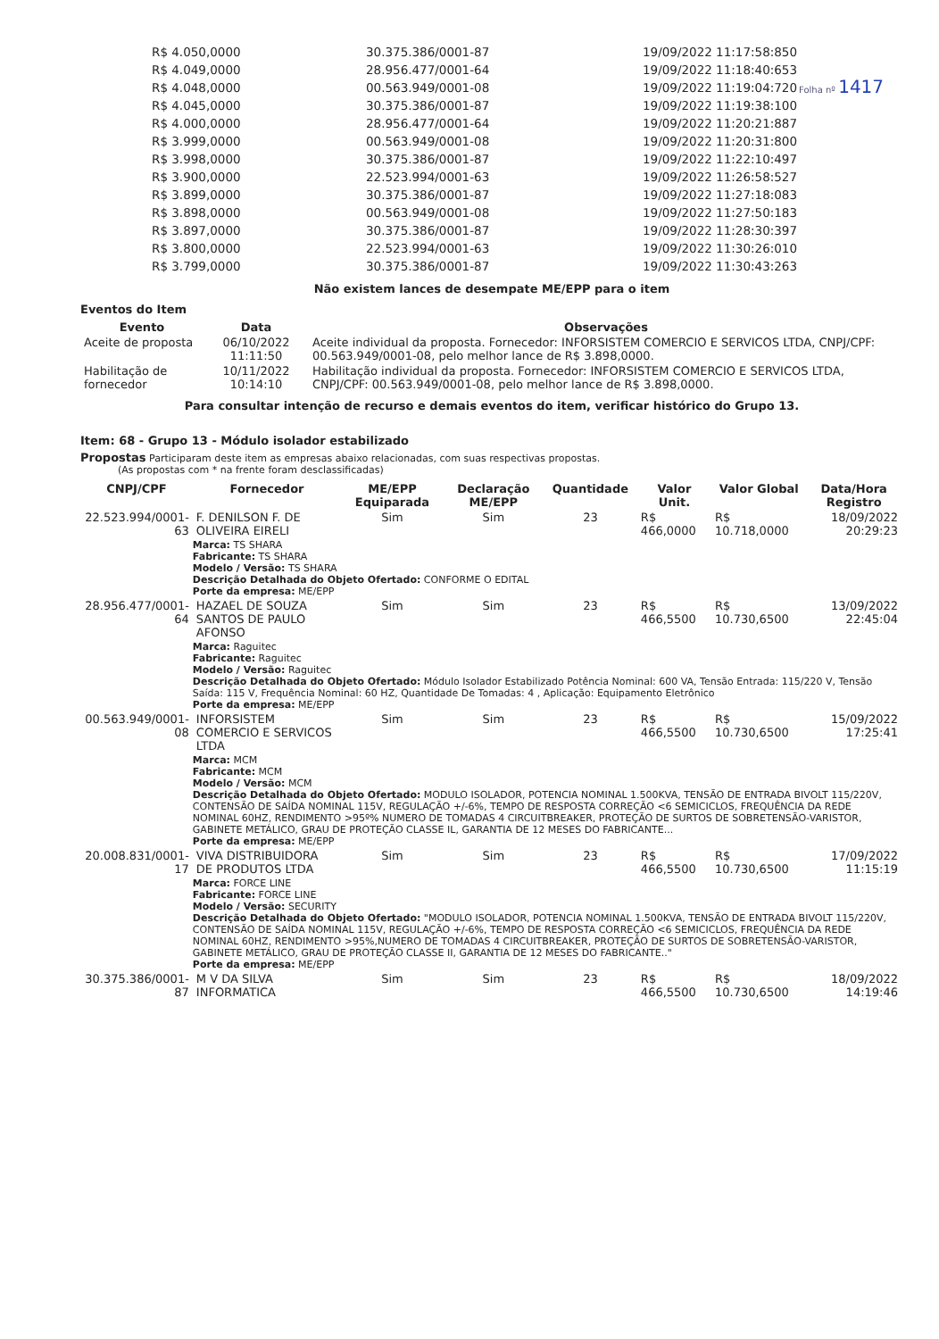| R$ 4.050,0000 | 30.375.386/0001-87 | 19/09/2022 11:17:58:850 |
| R$ 4.049,0000 | 28.956.477/0001-64 | 19/09/2022 11:18:40:653 |
| R$ 4.048,0000 | 00.563.949/0001-08 | 19/09/2022 11:19:04:720 |
| R$ 4.045,0000 | 30.375.386/0001-87 | 19/09/2022 11:19:38:100 |
| R$ 4.000,0000 | 28.956.477/0001-64 | 19/09/2022 11:20:21:887 |
| R$ 3.999,0000 | 00.563.949/0001-08 | 19/09/2022 11:20:31:800 |
| R$ 3.998,0000 | 30.375.386/0001-87 | 19/09/2022 11:22:10:497 |
| R$ 3.900,0000 | 22.523.994/0001-63 | 19/09/2022 11:26:58:527 |
| R$ 3.899,0000 | 30.375.386/0001-87 | 19/09/2022 11:27:18:083 |
| R$ 3.898,0000 | 00.563.949/0001-08 | 19/09/2022 11:27:50:183 |
| R$ 3.897,0000 | 30.375.386/0001-87 | 19/09/2022 11:28:30:397 |
| R$ 3.800,0000 | 22.523.994/0001-63 | 19/09/2022 11:30:26:010 |
| R$ 3.799,0000 | 30.375.386/0001-87 | 19/09/2022 11:30:43:263 |
Folha nº 1417
Não existem lances de desempate ME/EPP para o item
Eventos do Item
| Evento | Data | Observações |
| --- | --- | --- |
| Aceite de proposta | 06/10/2022 11:11:50 | Aceite individual da proposta. Fornecedor: INFORSISTEM COMERCIO E SERVICOS LTDA, CNPJ/CPF: 00.563.949/0001-08, pelo melhor lance de R$ 3.898,0000. |
| Habilitação de fornecedor | 10/11/2022 10:14:10 | Habilitação individual da proposta. Fornecedor: INFORSISTEM COMERCIO E SERVICOS LTDA, CNPJ/CPF: 00.563.949/0001-08, pelo melhor lance de R$ 3.898,0000. |
Para consultar intenção de recurso e demais eventos do item, verificar histórico do Grupo 13.
Item: 68 - Grupo 13 - Módulo isolador estabilizado
Propostas Participaram deste item as empresas abaixo relacionadas, com suas respectivas propostas.
(As propostas com * na frente foram desclassificadas)
| CNPJ/CPF | Fornecedor | ME/EPP Equiparada | Declaração ME/EPP | Quantidade | Valor Unit. | Valor Global | Data/Hora Registro |
| --- | --- | --- | --- | --- | --- | --- | --- |
| 22.523.994/0001-63 | F. DENILSON F. DE OLIVEIRA EIRELI | Sim | Sim | 23 | R$ 466,0000 | R$ 10.718,0000 | 18/09/2022 20:29:23 |
| | Marca: TS SHARA Fabricante: TS SHARA Modelo / Versão: TS SHARA Descrição Detalhada do Objeto Ofertado: CONFORME O EDITAL Porte da empresa: ME/EPP | | | | | | |
| 28.956.477/0001-64 | HAZAEL DE SOUZA SANTOS DE PAULO AFONSO | Sim | Sim | 23 | R$ 466,5500 | R$ 10.730,6500 | 13/09/2022 22:45:04 |
| | Marca: Raguitec Fabricante: Raguitec Modelo / Versão: Raguitec Descrição Detalhada do Objeto Ofertado: Módulo Isolador Estabilizado Potência Nominal: 600 VA, Tensão Entrada: 115/220 V, Tensão Saída: 115 V, Frequência Nominal: 60 HZ, Quantidade De Tomadas: 4 , Aplicação: Equipamento Eletrônico Porte da empresa: ME/EPP | | | | | | |
| 00.563.949/0001-08 | INFORSISTEM COMERCIO E SERVICOS LTDA | Sim | Sim | 23 | R$ 466,5500 | R$ 10.730,6500 | 15/09/2022 17:25:41 |
| | Marca: MCM Fabricante: MCM Modelo / Versão: MCM Descrição Detalhada do Objeto Ofertado: MODULO ISOLADOR, POTENCIA NOMINAL 1.500KVA, TENSÃO DE ENTRADA BIVOLT 115/220V, CONTENSÃO DE SAÍDA NOMINAL 115V, REGULAÇÃO +/-6%, TEMPO DE RESPOSTA CORREÇÃO <6 SEMICICLOS, FREQUÊNCIA DA REDE NOMINAL 60HZ, RENDIMENTO >95º% NUMERO DE TOMADAS 4 CIRCUITBREAKER, PROTEÇÃO DE SURTOS DE SOBRETENSÃO-VARISTOR, GABINETE METÁLICO, GRAU DE PROTEÇÃO CLASSE IL, GARANTIA DE 12 MESES DO FABRICANTE... Porte da empresa: ME/EPP | | | | | | |
| 20.008.831/0001-17 | VIVA DISTRIBUIDORA DE PRODUTOS LTDA | Sim | Sim | 23 | R$ 466,5500 | R$ 10.730,6500 | 17/09/2022 11:15:19 |
| | Marca: FORCE LINE Fabricante: FORCE LINE Modelo / Versão: SECURITY Descrição Detalhada do Objeto Ofertado: "MODULO ISOLADOR, POTENCIA NOMINAL 1.500KVA, TENSÃO DE ENTRADA BIVOLT 115/220V, CONTENSÃO DE SAÍDA NOMINAL 115V, REGULAÇÃO +/-6%, TEMPO DE RESPOSTA CORREÇÃO <6 SEMICICLOS, FREQUÊNCIA DA REDE NOMINAL 60HZ, RENDIMENTO >95%,NUMERO DE TOMADAS 4 CIRCUITBREAKER, PROTEÇÃO DE SURTOS DE SOBRETENSÃO-VARISTOR, GABINETE METÁLICO, GRAU DE PROTEÇÃO CLASSE II, GARANTIA DE 12 MESES DO FABRICANTE.." Porte da empresa: ME/EPP | | | | | | |
| 30.375.386/0001-87 | M V DA SILVA INFORMATICA | Sim | Sim | 23 | R$ 466,5500 | R$ 10.730,6500 | 18/09/2022 14:19:46 |